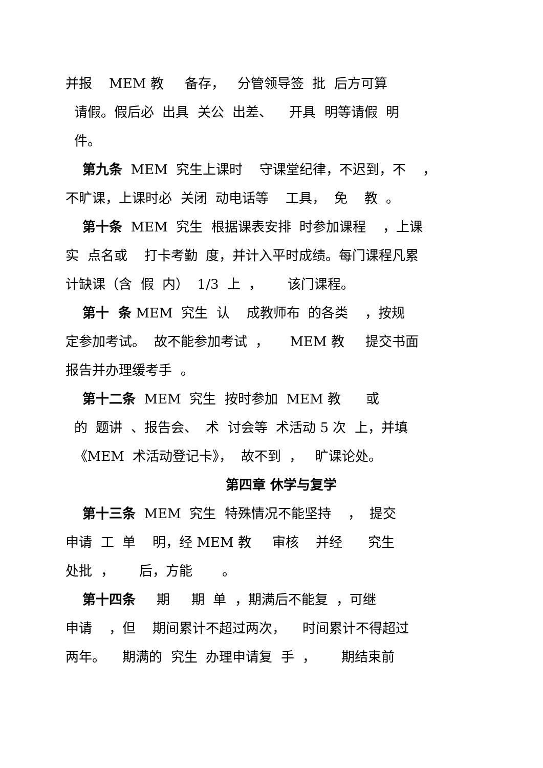并报 MEM 教 备存， 分管领导签 批 后方可算
请假。假后必 出具 关公 出差、 开具 明等请假 明
件。
第九条 MEM 究生上课时 守课堂纪律，不迟到，不 ，
不旷课，上课时必 关闭 动电话等 工具， 免 教 。
第十条 MEM 究生 根据课表安排 时参加课程 ，上课
实 点名或 打卡考勤 度，并计入平时成绩。每门课程凡累
计缺课（含 假 内） 1/3 上 ， 该门课程。
第十 条 MEM 究生 认 成教师布 的各类 ，按规
定参加考试。 故不能参加考试 ， MEM 教 提交书面
报告并办理缓考手 。
第十二条 MEM 究生 按时参加 MEM 教 或
的 题讲 、报告会、 术 讨会等 术活动 5 次 上，并填
《MEM 术活动登记卡》， 故不到 ， 旷课论处。
第四章 休学与复学
第十三条 MEM 究生 特殊情况不能坚持 ， 提交
申请 工 单 明，经 MEM 教 审核 并经 究生
处批 ， 后，方能 。
第十四条 期 期 单 ，期满后不能复 ，可继
申请 ，但 期间累计不超过两次， 时间累计不得超过
两年。 期满的 究生 办理申请复 手 ， 期结束前